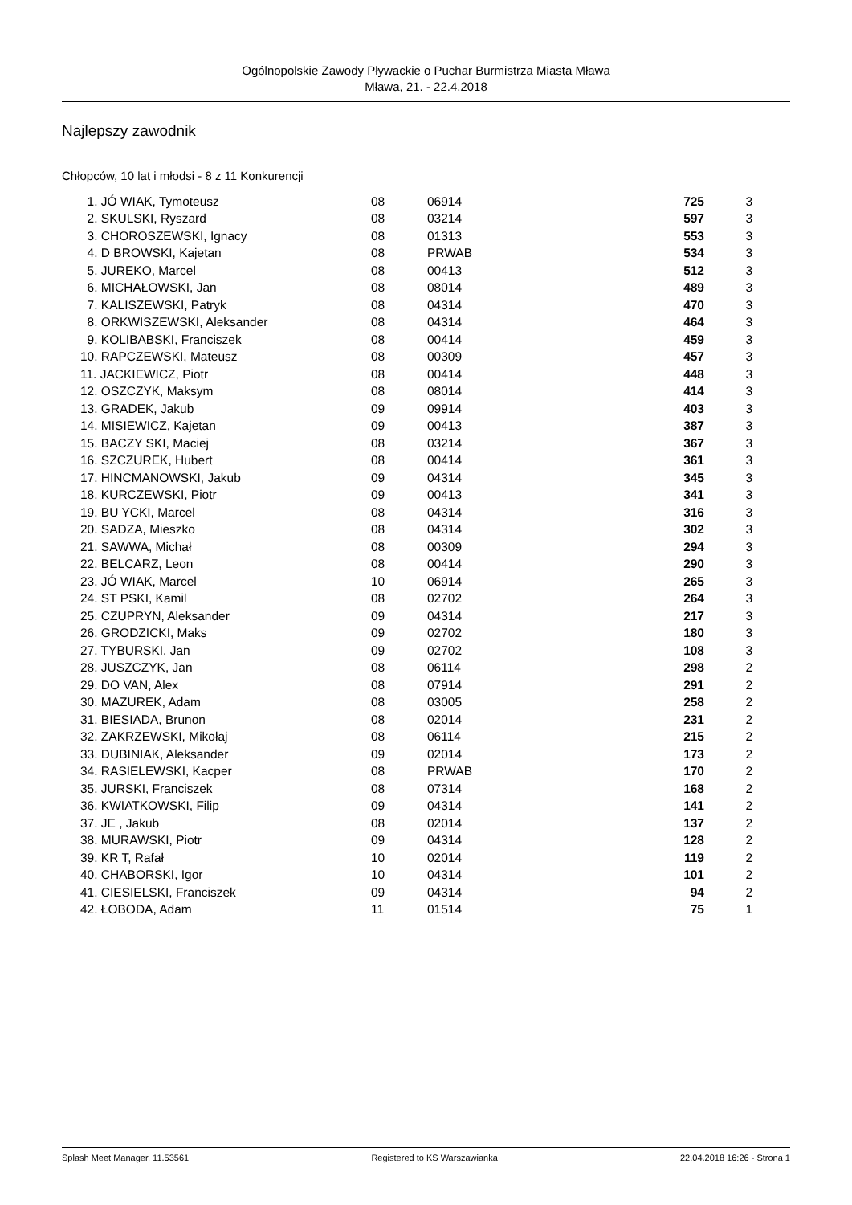Ogólnopolskie Zawody Pływackie o Puchar Burmistrza Miasta Mława
Mława, 21. - 22.4.2018
Najlepszy zawodnik
Chłopców, 10 lat i młodsi - 8 z 11 Konkurencji
| 1. JÓ WIAK, Tymoteusz | 08 | 06914 | 725 | 3 |
| 2. SKULSKI, Ryszard | 08 | 03214 | 597 | 3 |
| 3. CHOROSZEWSKI, Ignacy | 08 | 01313 | 553 | 3 |
| 4. D BROWSKI, Kajetan | 08 | PRWAB | 534 | 3 |
| 5. JUREKO, Marcel | 08 | 00413 | 512 | 3 |
| 6. MICHAŁOWSKI, Jan | 08 | 08014 | 489 | 3 |
| 7. KALISZEWSKI, Patryk | 08 | 04314 | 470 | 3 |
| 8. ORKWISZEWSKI, Aleksander | 08 | 04314 | 464 | 3 |
| 9. KOLIBABSKI, Franciszek | 08 | 00414 | 459 | 3 |
| 10. RAPCZEWSKI, Mateusz | 08 | 00309 | 457 | 3 |
| 11. JACKIEWICZ, Piotr | 08 | 00414 | 448 | 3 |
| 12. OSZCZYK, Maksym | 08 | 08014 | 414 | 3 |
| 13. GRADEK, Jakub | 09 | 09914 | 403 | 3 |
| 14. MISIEWICZ, Kajetan | 09 | 00413 | 387 | 3 |
| 15. BACZY SKI, Maciej | 08 | 03214 | 367 | 3 |
| 16. SZCZUREK, Hubert | 08 | 00414 | 361 | 3 |
| 17. HINCMANOWSKI, Jakub | 09 | 04314 | 345 | 3 |
| 18. KURCZEWSKI, Piotr | 09 | 00413 | 341 | 3 |
| 19. BU YCKI, Marcel | 08 | 04314 | 316 | 3 |
| 20. SADZA, Mieszko | 08 | 04314 | 302 | 3 |
| 21. SAWWA, Michał | 08 | 00309 | 294 | 3 |
| 22. BELCARZ, Leon | 08 | 00414 | 290 | 3 |
| 23. JÓ WIAK, Marcel | 10 | 06914 | 265 | 3 |
| 24. ST PSKI, Kamil | 08 | 02702 | 264 | 3 |
| 25. CZUPRYN, Aleksander | 09 | 04314 | 217 | 3 |
| 26. GRODZICKI, Maks | 09 | 02702 | 180 | 3 |
| 27. TYBURSKI, Jan | 09 | 02702 | 108 | 3 |
| 28. JUSZCZYK, Jan | 08 | 06114 | 298 | 2 |
| 29. DO VAN, Alex | 08 | 07914 | 291 | 2 |
| 30. MAZUREK, Adam | 08 | 03005 | 258 | 2 |
| 31. BIESIADA, Brunon | 08 | 02014 | 231 | 2 |
| 32. ZAKRZEWSKI, Mikołaj | 08 | 06114 | 215 | 2 |
| 33. DUBINIAK, Aleksander | 09 | 02014 | 173 | 2 |
| 34. RASIELEWSKI, Kacper | 08 | PRWAB | 170 | 2 |
| 35. JURSKI, Franciszek | 08 | 07314 | 168 | 2 |
| 36. KWIATKOWSKI, Filip | 09 | 04314 | 141 | 2 |
| 37. JE , Jakub | 08 | 02014 | 137 | 2 |
| 38. MURAWSKI, Piotr | 09 | 04314 | 128 | 2 |
| 39. KR T, Rafał | 10 | 02014 | 119 | 2 |
| 40. CHABORSKI, Igor | 10 | 04314 | 101 | 2 |
| 41. CIESIELSKI, Franciszek | 09 | 04314 | 94 | 2 |
| 42. ŁOBODA, Adam | 11 | 01514 | 75 | 1 |
Splash Meet Manager, 11.53561 Registered to KS Warszawianka 22.04.2018 16:26 - Strona 1